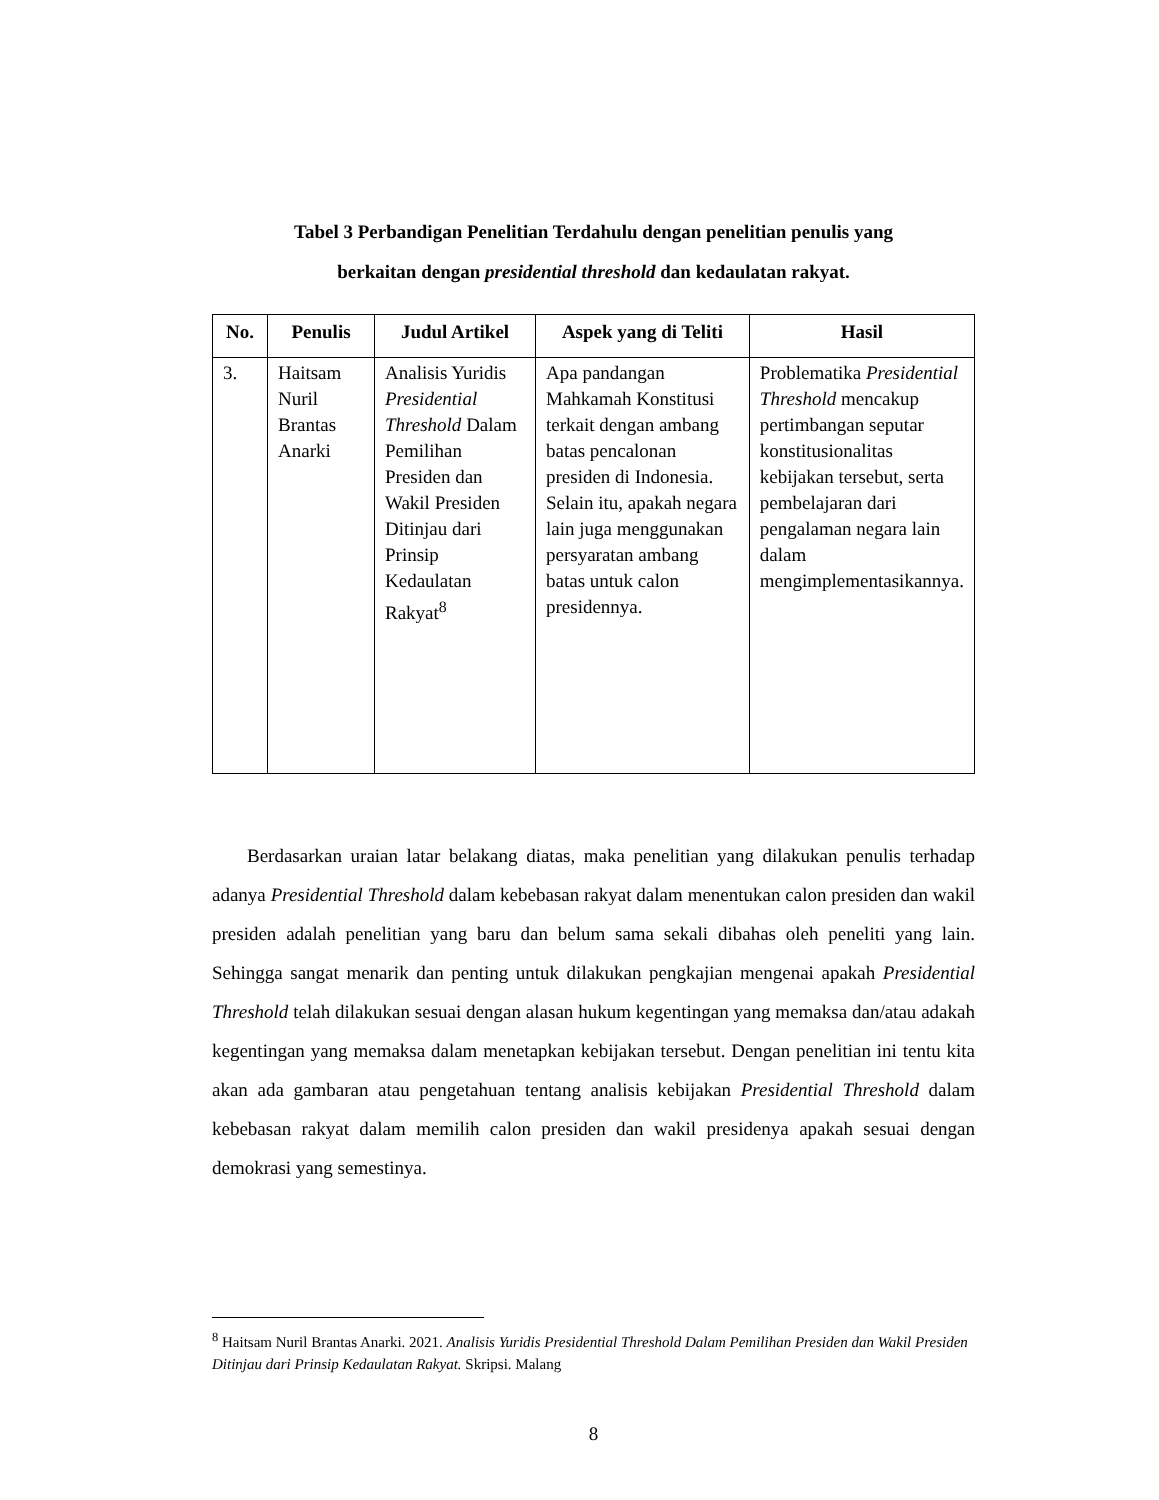Tabel 3 Perbandigan Penelitian Terdahulu dengan penelitian penulis yang
berkaitan dengan presidential threshold dan kedaulatan rakyat.
| No. | Penulis | Judul Artikel | Aspek yang di Teliti | Hasil |
| --- | --- | --- | --- | --- |
| 3. | Haitsam Nuril Brantas Anarki | Analisis Yuridis Presidential Threshold Dalam Pemilihan Presiden dan Wakil Presiden Ditinjau dari Prinsip Kedaulatan Rakyat<sup>8</sup> | Apa pandangan Mahkamah Konstitusi terkait dengan ambang batas pencalonan presiden di Indonesia. Selain itu, apakah negara lain juga menggunakan persyaratan ambang batas untuk calon presidennya. | Problematika Presidential Threshold mencakup pertimbangan seputar konstitusionalitas kebijakan tersebut, serta pembelajaran dari pengalaman negara lain dalam mengimplementasikannya. |
Berdasarkan uraian latar belakang diatas, maka penelitian yang dilakukan penulis terhadap adanya Presidential Threshold dalam kebebasan rakyat dalam menentukan calon presiden dan wakil presiden adalah penelitian yang baru dan belum sama sekali dibahas oleh peneliti yang lain. Sehingga sangat menarik dan penting untuk dilakukan pengkajian mengenai apakah Presidential Threshold telah dilakukan sesuai dengan alasan hukum kegentingan yang memaksa dan/atau adakah kegentingan yang memaksa dalam menetapkan kebijakan tersebut. Dengan penelitian ini tentu kita akan ada gambaran atau pengetahuan tentang analisis kebijakan Presidential Threshold dalam kebebasan rakyat dalam memilih calon presiden dan wakil presidenya apakah sesuai dengan demokrasi yang semestinya.
<sup>8</sup> Haitsam Nuril Brantas Anarki. 2021. Analisis Yuridis Presidential Threshold Dalam Pemilihan Presiden dan Wakil Presiden Ditinjau dari Prinsip Kedaulatan Rakyat. Skripsi. Malang
8